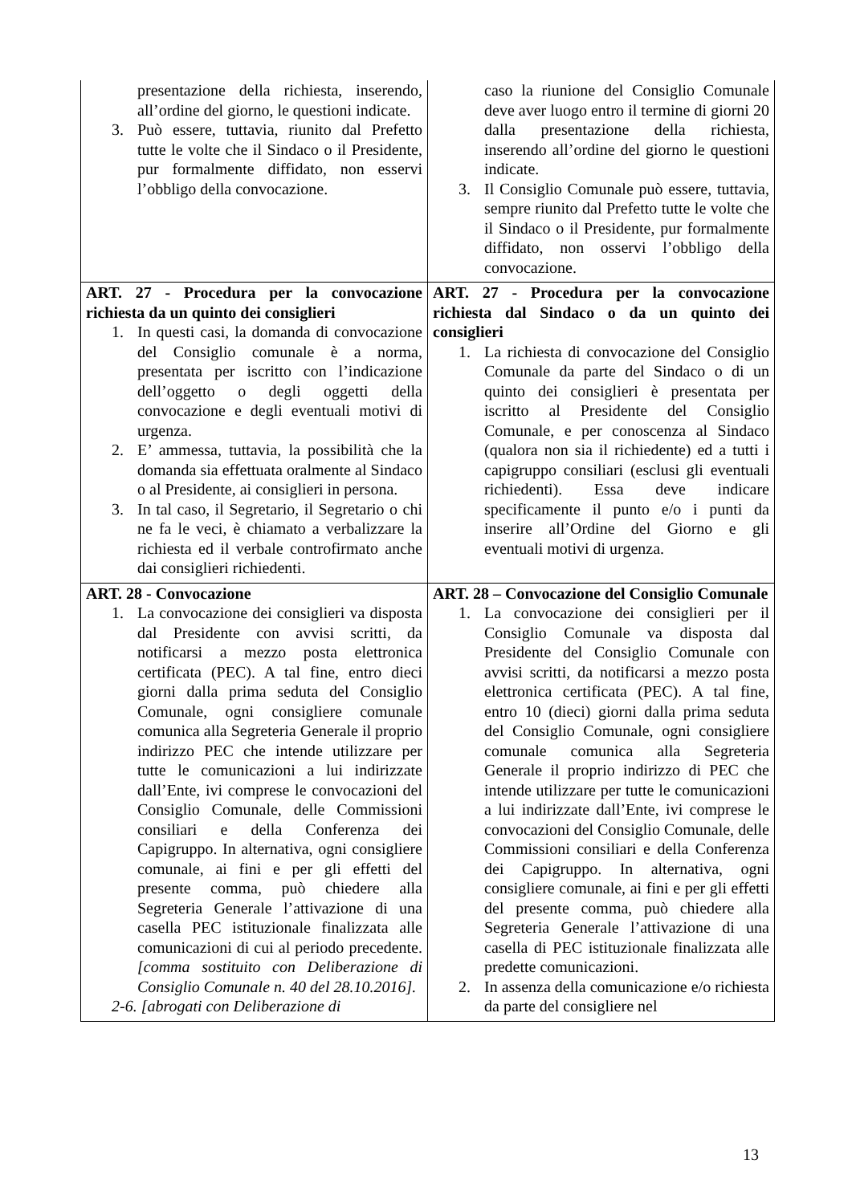| presentazione della richiesta, inserendo, all’ordine del giorno, le questioni indicate. 3. Può essere, tuttavia, riunito dal Prefetto tutte le volte che il Sindaco o il Presidente, pur formalmente diffidato, non esservi l’obbligo della convocazione. | caso la riunione del Consiglio Comunale deve aver luogo entro il termine di giorni 20 dalla presentazione della richiesta, inserendo all’ordine del giorno le questioni indicate. 3. Il Consiglio Comunale può essere, tuttavia, sempre riunito dal Prefetto tutte le volte che il Sindaco o il Presidente, pur formalmente diffidato, non osservi l’obbligo della convocazione. |
| ART. 27 - Procedura per la convocazione richiesta da un quinto dei consiglieri 1. In questi casi, la domanda di convocazione del Consiglio comunale è a norma, presentata per iscritto con l’indicazione dell’oggetto o degli oggetti della convocazione e degli eventuali motivi di urgenza. 2. E’ ammessa, tuttavia, la possibilità che la domanda sia effettuata oralmente al Sindaco o al Presidente, ai consiglieri in persona. 3. In tal caso, il Segretario, il Segretario o chi ne fa le veci, è chiamato a verbalizzare la richiesta ed il verbale controfirmato anche dai consiglieri richiedenti. | ART. 27 - Procedura per la convocazione richiesta dal Sindaco o da un quinto dei consiglieri 1. La richiesta di convocazione del Consiglio Comunale da parte del Sindaco o di un quinto dei consiglieri è presentata per iscritto al Presidente del Consiglio Comunale, e per conoscenza al Sindaco (qualora non sia il richiedente) ed a tutti i capigruppo consiliari (esclusi gli eventuali richiedenti). Essa deve indicare specificamente il punto e/o i punti da inserire all’Ordine del Giorno e gli eventuali motivi di urgenza. |
| ART. 28 - Convocazione 1. La convocazione dei consiglieri va disposta dal Presidente con avvisi scritti, da notificarsi a mezzo posta elettronica certificata (PEC). A tal fine, entro dieci giorni dalla prima seduta del Consiglio Comunale, ogni consigliere comunale comunica alla Segreteria Generale il proprio indirizzo PEC che intende utilizzare per tutte le comunicazioni a lui indirizzate dall’Ente, ivi comprese le convocazioni del Consiglio Comunale, delle Commissioni consiliari e della Conferenza dei Capigruppo. In alternativa, ogni consigliere comunale, ai fini e per gli effetti del presente comma, può chiedere alla Segreteria Generale l’attivazione di una casella PEC istituzionale finalizzata alle comunicazioni di cui al periodo precedente. [comma sostituito con Deliberazione di Consiglio Comunale n. 40 del 28.10.2016]. 2-6. [abrogati con Deliberazione di | ART. 28 – Convocazione del Consiglio Comunale 1. La convocazione dei consiglieri per il Consiglio Comunale va disposta dal Presidente del Consiglio Comunale con avvisi scritti, da notificarsi a mezzo posta elettronica certificata (PEC). A tal fine, entro 10 (dieci) giorni dalla prima seduta del Consiglio Comunale, ogni consigliere comunale comunica alla Segreteria Generale il proprio indirizzo di PEC che intende utilizzare per tutte le comunicazioni a lui indirizzate dall’Ente, ivi comprese le convocazioni del Consiglio Comunale, delle Commissioni consiliari e della Conferenza dei Capigruppo. In alternativa, ogni consigliere comunale, ai fini e per gli effetti del presente comma, può chiedere alla Segreteria Generale l’attivazione di una casella di PEC istituzionale finalizzata alle predette comunicazioni. 2. In assenza della comunicazione e/o richiesta da parte del consigliere nel |
13